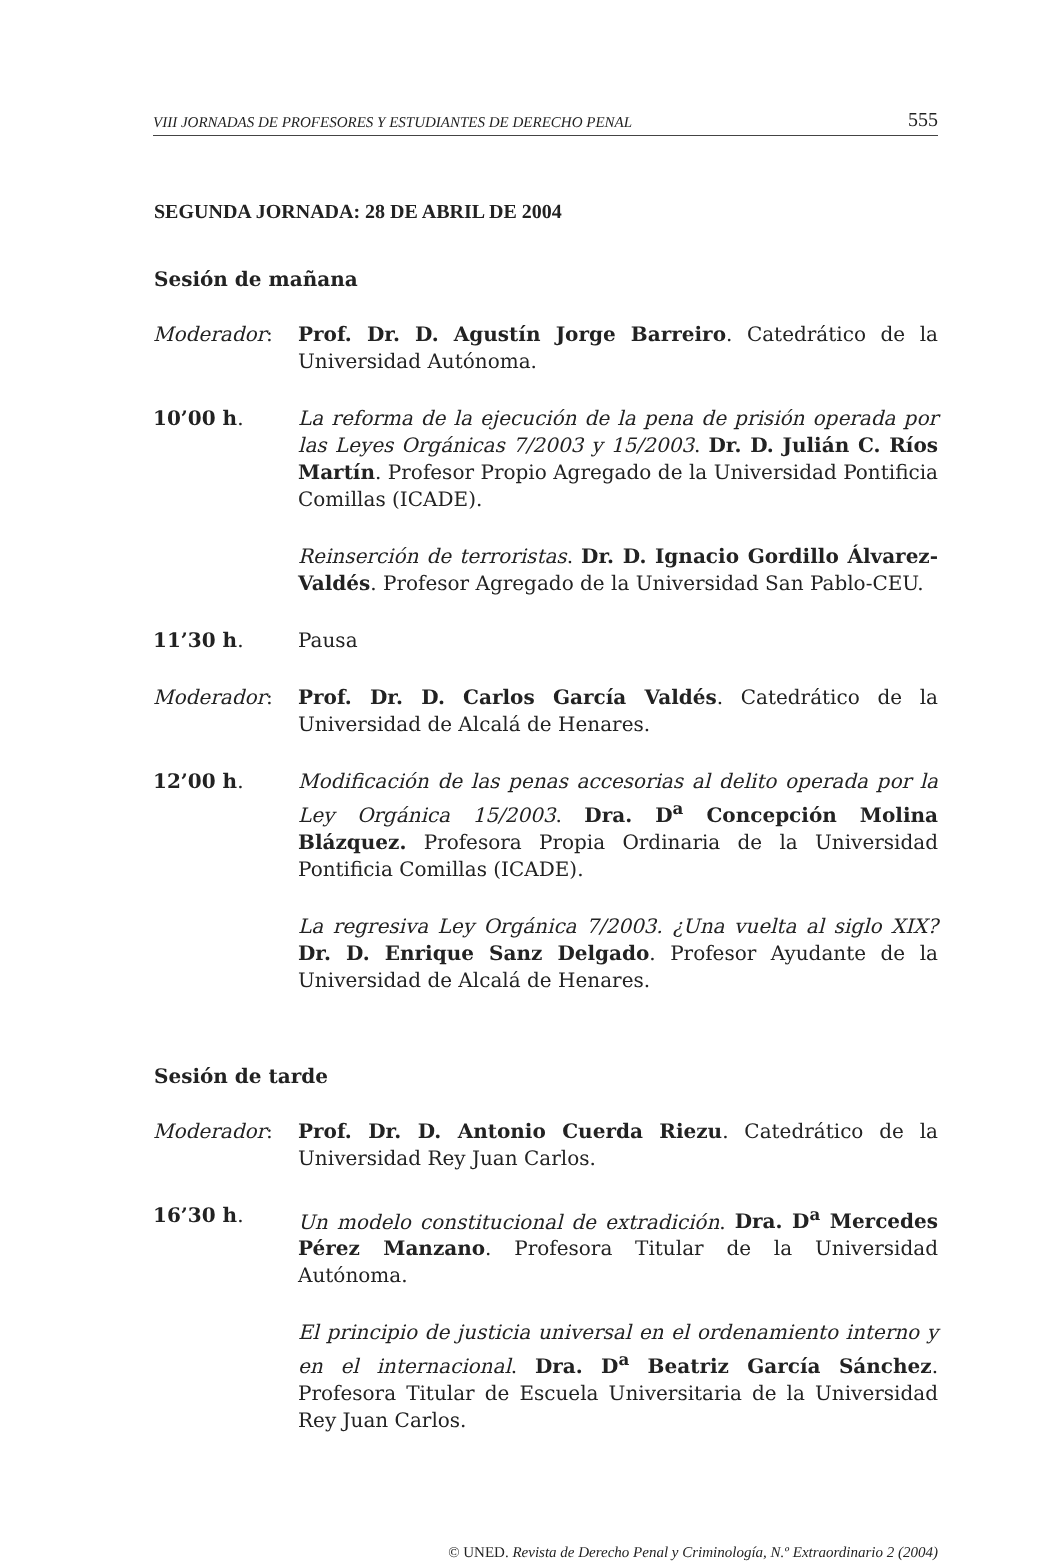VIII JORNADAS DE PROFESORES Y ESTUDIANTES DE DERECHO PENAL 555
SEGUNDA JORNADA: 28 DE ABRIL DE 2004
Sesión de mañana
Moderador: Prof. Dr. D. Agustín Jorge Barreiro. Catedrático de la Universidad Autónoma.
10’00 h. La reforma de la ejecución de la pena de prisión operada por las Leyes Orgánicas 7/2003 y 15/2003. Dr. D. Julián C. Ríos Martín. Profesor Propio Agregado de la Universidad Pontificia Comillas (ICADE).
Reinserción de terroristas. Dr. D. Ignacio Gordillo Álvarez-Valdés. Profesor Agregado de la Universidad San Pablo-CEU.
11’30 h. Pausa
Moderador: Prof. Dr. D. Carlos García Valdés. Catedrático de la Universidad de Alcalá de Henares.
12’00 h. Modificación de las penas accesorias al delito operada por la Ley Orgánica 15/2003. Dra. D<sup>a</sup> Concepción Molina Blázquez. Profesora Propia Ordinaria de la Universidad Pontificia Comillas (ICADE).
La regresiva Ley Orgánica 7/2003. ¿Una vuelta al siglo XIX? Dr. D. Enrique Sanz Delgado. Profesor Ayudante de la Universidad de Alcalá de Henares.
Sesión de tarde
Moderador: Prof. Dr. D. Antonio Cuerda Riezu. Catedrático de la Universidad Rey Juan Carlos.
16’30 h. Un modelo constitucional de extradición. Dra. D<sup>a</sup> Mercedes Pérez Manzano. Profesora Titular de la Universidad Autónoma.
El principio de justicia universal en el ordenamiento interno y en el internacional. Dra. D<sup>a</sup> Beatriz García Sánchez. Profesora Titular de Escuela Universitaria de la Universidad Rey Juan Carlos.
© UNED. Revista de Derecho Penal y Criminología, N.º Extraordinario 2 (2004)